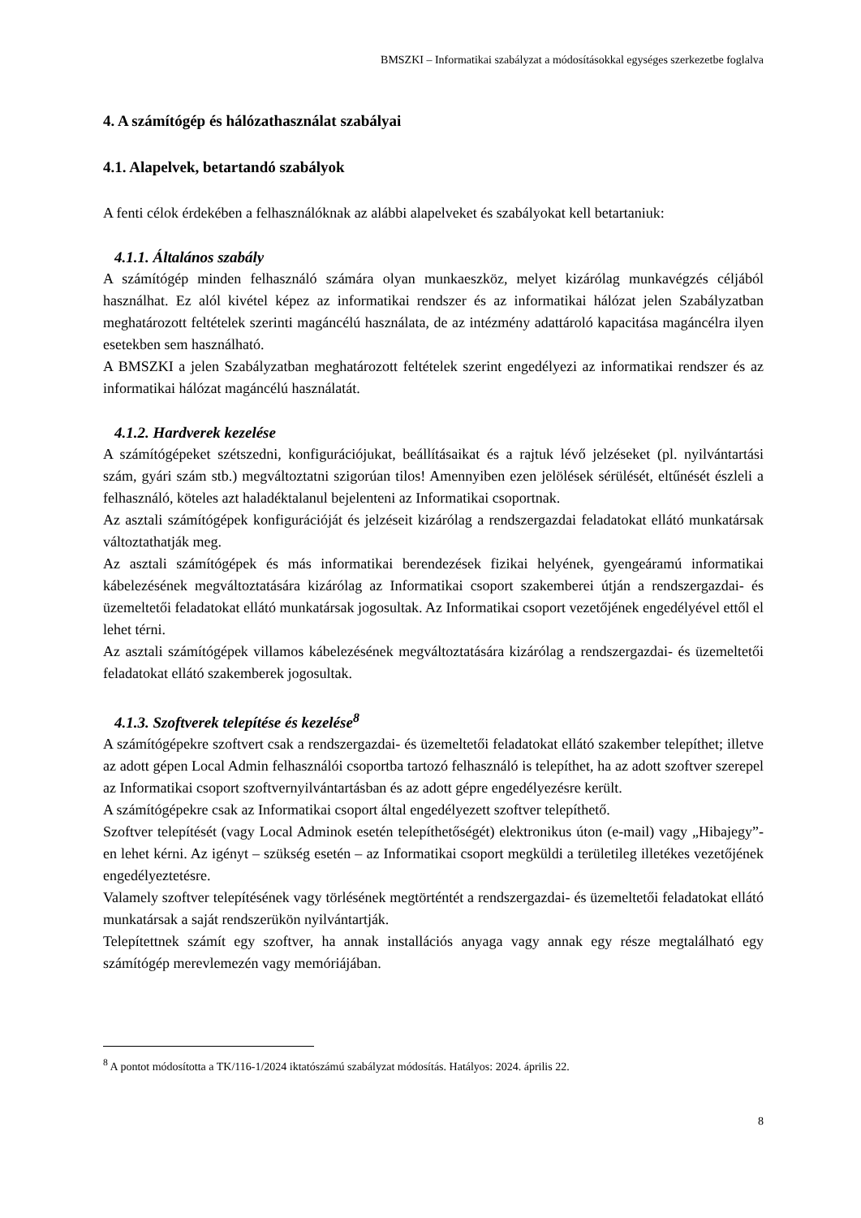BMSZKI – Informatikai szabályzat a módosításokkal egységes szerkezetbe foglalva
4. A számítógép és hálózathasználat szabályai
4.1. Alapelvek, betartandó szabályok
A fenti célok érdekében a felhasználóknak az alábbi alapelveket és szabályokat kell betartaniuk:
4.1.1. Általános szabály
A számítógép minden felhasználó számára olyan munkaeszköz, melyet kizárólag munkavégzés céljából használhat. Ez alól kivétel képez az informatikai rendszer és az informatikai hálózat jelen Szabályzatban meghatározott feltételek szerinti magáncélú használata, de az intézmény adattároló kapacitása magáncélra ilyen esetekben sem használható.
A BMSZKI a jelen Szabályzatban meghatározott feltételek szerint engedélyezi az informatikai rendszer és az informatikai hálózat magáncélú használatát.
4.1.2. Hardverek kezelése
A számítógépeket szétszedni, konfigurációjukat, beállításaikat és a rajtuk lévő jelzéseket (pl. nyilvántartási szám, gyári szám stb.) megváltoztatni szigorúan tilos! Amennyiben ezen jelölések sérülését, eltűnését észleli a felhasználó, köteles azt haladéktalanul bejelenteni az Informatikai csoportnak.
Az asztali számítógépek konfigurációját és jelzéseit kizárólag a rendszergazdai feladatokat ellátó munkatársak változtathatják meg.
Az asztali számítógépek és más informatikai berendezések fizikai helyének, gyengeáramú informatikai kábelezésének megváltoztatására kizárólag az Informatikai csoport szakemberei útján a rendszergazdai- és üzemeltetői feladatokat ellátó munkatársak jogosultak. Az Informatikai csoport vezetőjének engedélyével ettől el lehet térni.
Az asztali számítógépek villamos kábelezésének megváltoztatására kizárólag a rendszergazdai- és üzemeltetői feladatokat ellátó szakemberek jogosultak.
4.1.3. Szoftverek telepítése és kezelése<sup>8</sup>
A számítógépekre szoftvert csak a rendszergazdai- és üzemeltetői feladatokat ellátó szakember telepíthet; illetve az adott gépen Local Admin felhasználói csoportba tartozó felhasználó is telepíthet, ha az adott szoftver szerepel az Informatikai csoport szoftvernyilvántartásban és az adott gépre engedélyezésre került.
A számítógépekre csak az Informatikai csoport által engedélyezett szoftver telepíthető.
Szoftver telepítését (vagy Local Adminok esetén telepíthetőségét) elektronikus úton (e-mail) vagy „Hibajegy”-en lehet kérni. Az igényt – szükség esetén – az Informatikai csoport megküldi a területileg illetékes vezetőjének engedélyeztetésre.
Valamely szoftver telepítésének vagy törlésének megtörténtét a rendszergazdai- és üzemeltetői feladatokat ellátó munkatársak a saját rendszerükön nyilvántartják.
Telepítettnek számít egy szoftver, ha annak installációs anyaga vagy annak egy része megtalálható egy számítógép merevlemezén vagy memóriájában.
<sup>8</sup> A pontot módosította a TK/116-1/2024 iktatószámú szabályzat módosítás. Hatályos: 2024. április 22.
8